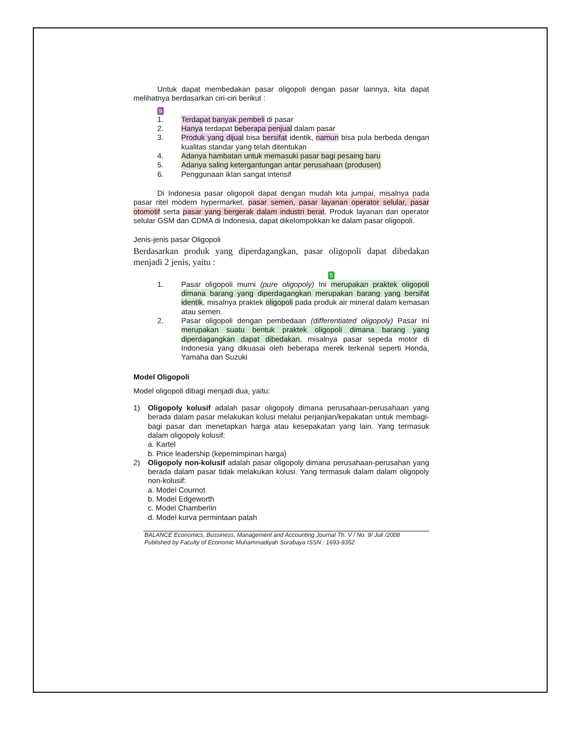Untuk dapat membedakan pasar oligopoli dengan pasar lainnya, kita dapat melihatnya berdasarkan ciri-ciri berikut :
9
1. Terdapat banyak pembeli di pasar
2. Hanya terdapat beberapa penjual dalam pasar
3. Produk yang dijual bisa bersifat identik, namun bisa pula berbeda dengan kualitas standar yang telah ditentukan
4. Adanya hambatan untuk memasuki pasar bagi pesaing baru
5. Adanya saling ketergantungan antar perusahaan (produsen)
6. Penggunaan iklan sangat intensif
Di Indonesia pasar oligopoli dapat dengan mudah kita jumpai, misalnya pada pasar ritel modern hypermarket, pasar semen, pasar layanan operator selular, pasar otomotif serta pasar yang bergerak dalam industri berat. Produk layanan dari operator selular GSM dan CDMA di Indonesia, dapat dikelompokkan ke dalam pasar oligopoli.
Jenis-jenis pasar Oligopoli
Berdasarkan produk yang diperdagangkan, pasar oligopoli dapat dibedakan menjadi 2 jenis, yaitu :
5
1. Pasar oligopoli murni (pure oligopoly) Ini merupakan praktek oligopoli dimana barang yang diperdagangkan merupakan barang yang bersifat identik, misalnya praktek oligopoli pada produk air mineral dalam kemasan atau semen.
2. Pasar oligopoli dengan pembedaan (differentiated oligopoly) Pasar ini merupakan suatu bentuk praktek oligopoli dimana barang yang diperdagangkan dapat dibedakan, misalnya pasar sepeda motor di Indonesia yang dikuasai oleh beberapa merek terkenal seperti Honda, Yamaha dan Suzuki
Model Oligopoli
Model oligopoli dibagi menjadi dua, yaitu:
1) Oligopoly kolusif adalah pasar oligopoly dimana perusahaan-perusahaan yang berada dalam pasar melakukan kolusi melalui perjanjian/kepakatan untuk membagi-bagi pasar dan menetapkan harga atau kesepakatan yang lain. Yang termasuk dalam oligopoly kolusif:
a. Kartel
b. Price leadership (kepemimpinan harga)
2) Oligopoly non-kolusif adalah pasar oligopoly dimana perusahaan-perusahan yang berada dalam pasar tidak melakukan kolusi. Yang termasuk dalam dalam oligopoly non-kolusif:
a. Model Cournot
b. Model Edgeworth
c. Model Chamberlin
d. Model kurva permintaan patah
BALANCE Economics, Bussiness, Management and Accounting Journal Th. V / No. 9/ Juli /2008
Published by Faculty of Economic Muhammadiyah Surabaya ISSN : 1693-9352